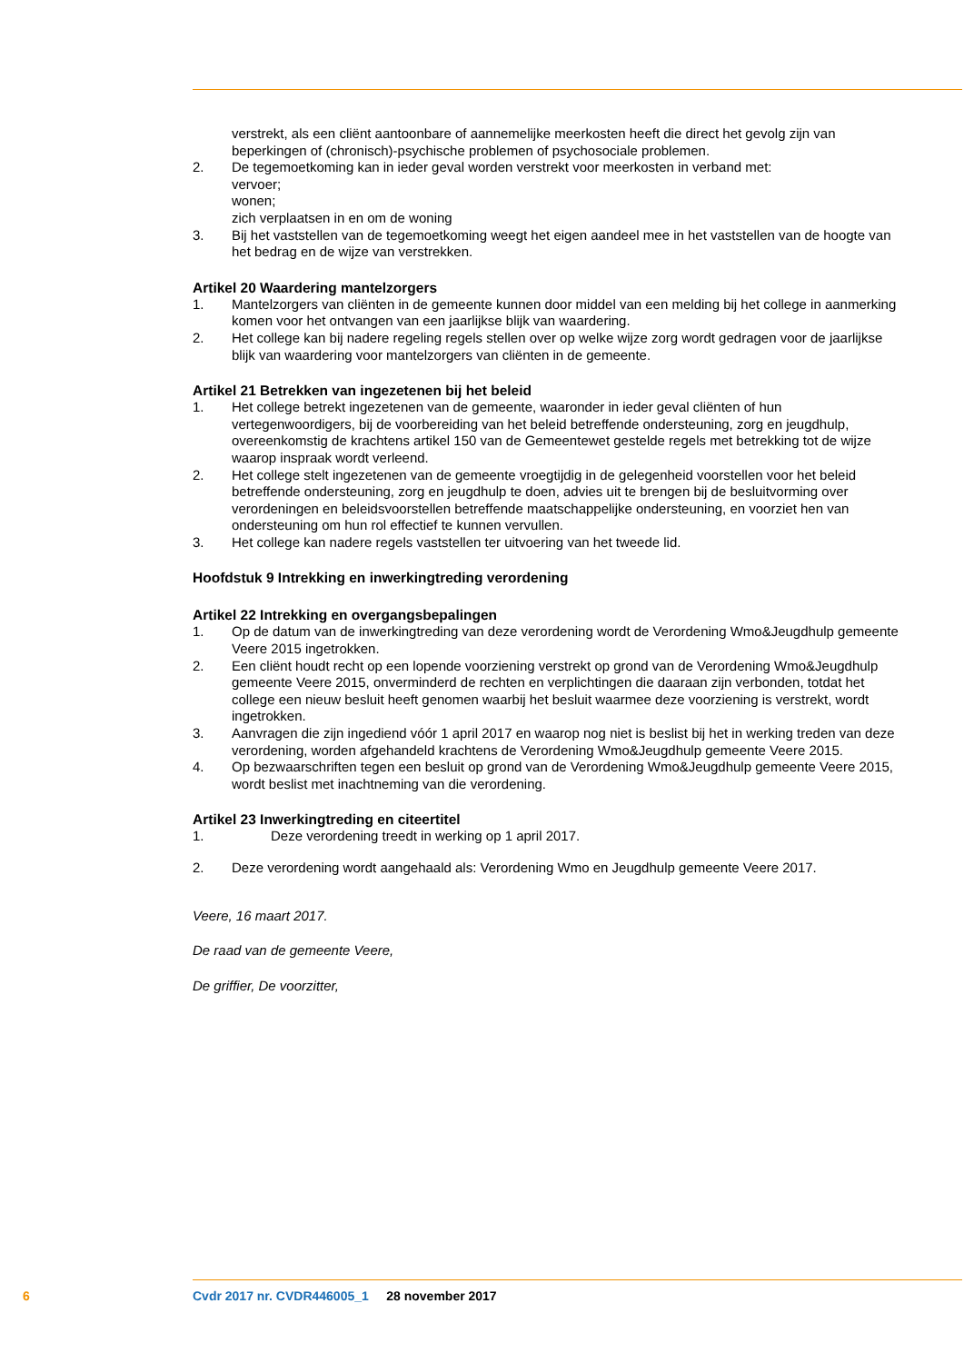verstrekt, als een cliënt aantoonbare of aannemelijke meerkosten heeft die direct het gevolg zijn van beperkingen of (chronisch)-psychische problemen of psychosociale problemen.
2. De tegemoetkoming kan in ieder geval worden verstrekt voor meerkosten in verband met:
vervoer;
wonen;
zich verplaatsen in en om de woning
3. Bij het vaststellen van de tegemoetkoming weegt het eigen aandeel mee in het vaststellen van de hoogte van het bedrag en de wijze van verstrekken.
Artikel 20 Waardering mantelzorgers
1. Mantelzorgers van cliënten in de gemeente kunnen door middel van een melding bij het college in aanmerking komen voor het ontvangen van een jaarlijkse blijk van waardering.
2. Het college kan bij nadere regeling regels stellen over op welke wijze zorg wordt gedragen voor de jaarlijkse blijk van waardering voor mantelzorgers van cliënten in de gemeente.
Artikel 21 Betrekken van ingezetenen bij het beleid
1. Het college betrekt ingezetenen van de gemeente, waaronder in ieder geval cliënten of hun vertegenwoordigers, bij de voorbereiding van het beleid betreffende ondersteuning, zorg en jeugdhulp, overeenkomstig de krachtens artikel 150 van de Gemeentewet gestelde regels met betrekking tot de wijze waarop inspraak wordt verleend.
2. Het college stelt ingezetenen van de gemeente vroegtijdig in de gelegenheid voorstellen voor het beleid betreffende ondersteuning, zorg en jeugdhulp te doen, advies uit te brengen bij de besluitvorming over verordeningen en beleidsvoorstellen betreffende maatschappelijke ondersteuning, en voorziet hen van ondersteuning om hun rol effectief te kunnen vervullen.
3. Het college kan nadere regels vaststellen ter uitvoering van het tweede lid.
Hoofdstuk 9 Intrekking en inwerkingtreding verordening
Artikel 22 Intrekking en overgangsbepalingen
1. Op de datum van de inwerkingtreding van deze verordening wordt de Verordening Wmo&Jeugdhulp gemeente Veere 2015 ingetrokken.
2. Een cliënt houdt recht op een lopende voorziening verstrekt op grond van de Verordening Wmo&Jeugdhulp gemeente Veere 2015, onverminderd de rechten en verplichtingen die daaraan zijn verbonden, totdat het college een nieuw besluit heeft genomen waarbij het besluit waarmee deze voorziening is verstrekt, wordt ingetrokken.
3. Aanvragen die zijn ingediend vóór 1 april 2017 en waarop nog niet is beslist bij het in werking treden van deze verordening, worden afgehandeld krachtens de Verordening Wmo&Jeugdhulp gemeente Veere 2015.
4. Op bezwaarschriften tegen een besluit op grond van de Verordening Wmo&Jeugdhulp gemeente Veere 2015, wordt beslist met inachtneming van die verordening.
Artikel 23 Inwerkingtreding en citeertitel
1. Deze verordening treedt in werking op 1 april 2017.
2. Deze verordening wordt aangehaald als: Verordening Wmo en Jeugdhulp gemeente Veere 2017.
Veere, 16 maart 2017.
De raad van de gemeente Veere,
De griffier, De voorzitter,
6 Cvdr 2017 nr. CVDR446005_1 28 november 2017